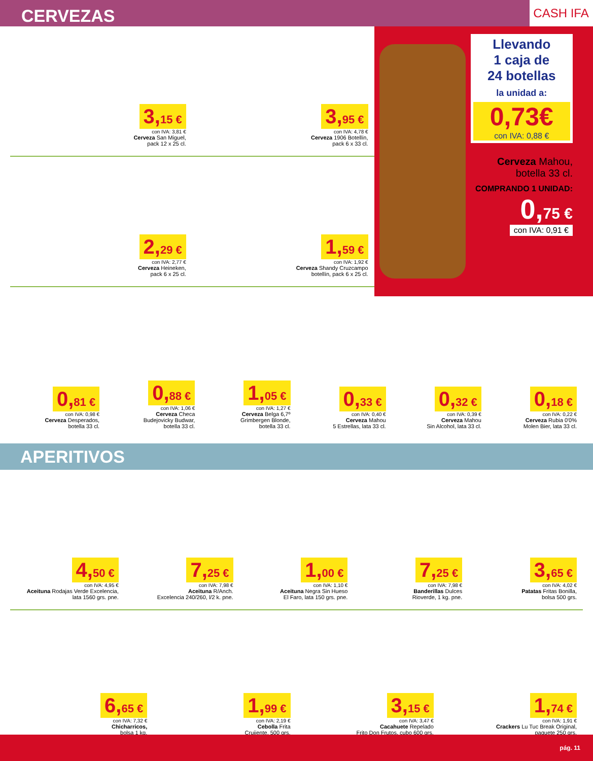CERVEZAS
CASH IFA
3,15 €
con IVA: 3,81 €
Cerveza San Miguel,
pack 12 x 25 cl.
3,95 €
con IVA: 4,78 €
Cerveza 1906 Botellín,
pack 6 x 33 cl.
2,29 €
con IVA: 2,77 €
Cerveza Heineken,
pack 6 x 25 cl.
1,59 €
con IVA: 1,92 €
Cerveza Shandy Cruzcampo
botellín, pack 6 x 25 cl.
Llevando
1 caja de
24 botellas
la unidad a:
0,73€
con IVA: 0,88 €
Cerveza Mahou,
botella 33 cl.
COMPRANDO 1 UNIDAD:
0,75 €
con IVA: 0,91 €
0,81 €
con IVA: 0,98 €
Cerveza Desperados,
botella 33 cl.
0,88 €
con IVA: 1,06 €
Cerveza Checa
Budejovicky Budwar,
botella 33 cl.
1,05 €
con IVA: 1,27 €
Cerveza Belga 6,7º
Grimbergen Blonde,
botella 33 cl.
0,33 €
con IVA: 0,40 €
Cerveza Mahou
5 Estrellas, lata 33 cl.
0,32 €
con IVA: 0,39 €
Cerveza Mahou
Sin Alcohol, lata 33 cl.
0,18 €
con IVA: 0,22 €
Cerveza Rubia 0'0%
Molen Bier, lata 33 cl.
APERITIVOS
4,50 €
con IVA: 4,95 €
Aceituna Rodajas Verde Excelencia,
lata 1560 grs. pne.
7,25 €
con IVA: 7,98 €
Aceituna R/Anch.
Excelencia 240/260, l/2 k. pne.
1,00 €
con IVA: 1,10 €
Aceituna Negra Sin Hueso
El Faro, lata 150 grs. pne.
7,25 €
con IVA: 7,98 €
Banderillas Dulces
Rioverde, 1 kg. pne.
3,65 €
con IVA: 4,02 €
Patatas Fritas Bonilla,
bolsa 500 grs.
6,65 €
con IVA: 7,32 €
Chicharricos,
bolsa 1 kg.
1,99 €
con IVA: 2,19 €
Cebolla Frita
Crujiente, 500 grs.
3,15 €
con IVA: 3,47 €
Cacahuete Repelado
Frito Don Frutos, cubo 600 grs.
1,74 €
con IVA: 1,91 €
Crackers Lu Tuc Break Original,
paquete 250 grs.
pág. 11